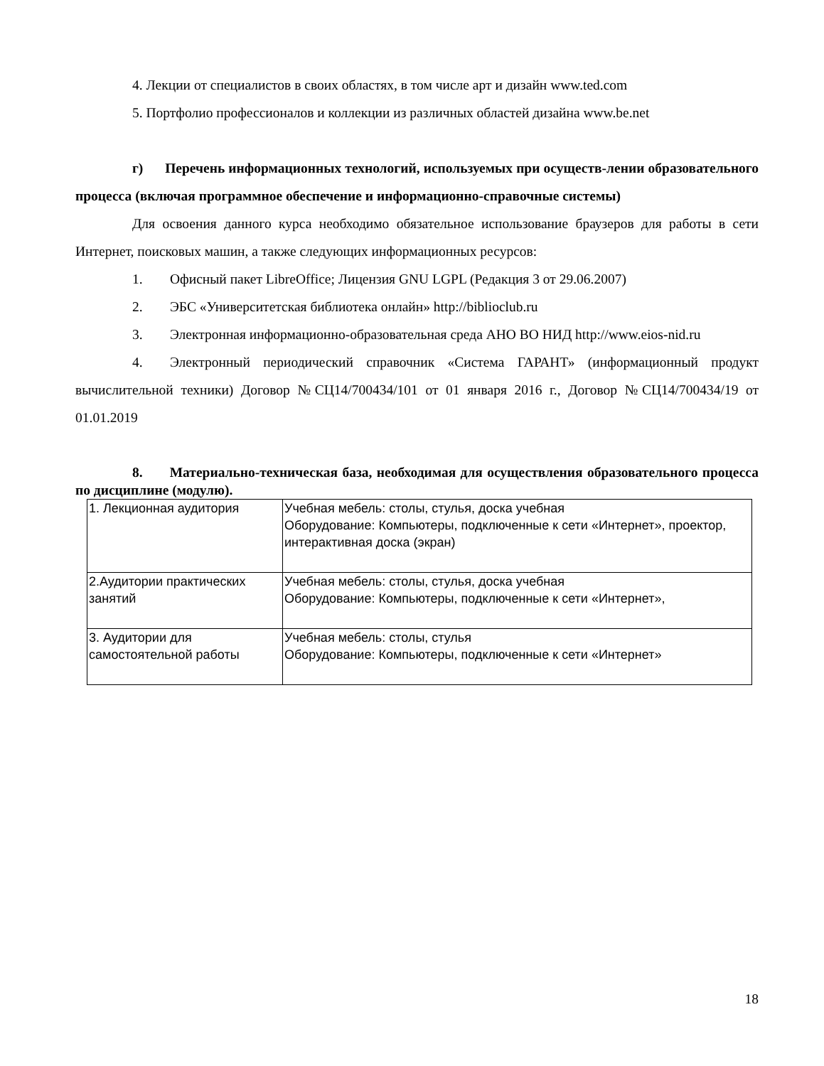4. Лекции от специалистов в своих областях, в том числе арт и дизайн www.ted.com
5. Портфолио профессионалов и коллекции из различных областей дизайна www.be.net
г) Перечень информационных технологий, используемых при осуществ-лении образовательного процесса (включая программное обеспечение и информационно-справочные системы)
Для освоения данного курса необходимо обязательное использование браузеров для работы в сети Интернет, поисковых машин, а также следующих информационных ресурсов:
1. Офисный пакет LibreOffice; Лицензия GNU LGPL (Редакция 3 от 29.06.2007)
2. ЭБС «Университетская библиотека онлайн» http://biblioclub.ru
3. Электронная информационно-образовательная среда АНО ВО НИД http://www.eios-nid.ru
4. Электронный периодический справочник «Система ГАРАНТ» (информационный продукт вычислительной техники) Договор №СЦ14/700434/101 от 01 января 2016 г., Договор №СЦ14/700434/19 от 01.01.2019
8. Материально-техническая база, необходимая для осуществления образовательного процесса по дисциплине (модулю).
| 1. Лекционная аудитория | Учебная мебель: столы, стулья, доска учебная Оборудование: Компьютеры, подключенные к сети «Интернет», проектор, интерактивная доска (экран) |
| 2.Аудитории практических занятий | Учебная мебель: столы, стулья, доска учебная Оборудование: Компьютеры, подключенные к сети «Интернет», |
| 3. Аудитории для самостоятельной работы | Учебная мебель: столы, стулья Оборудование: Компьютеры, подключенные к сети «Интернет» |
18